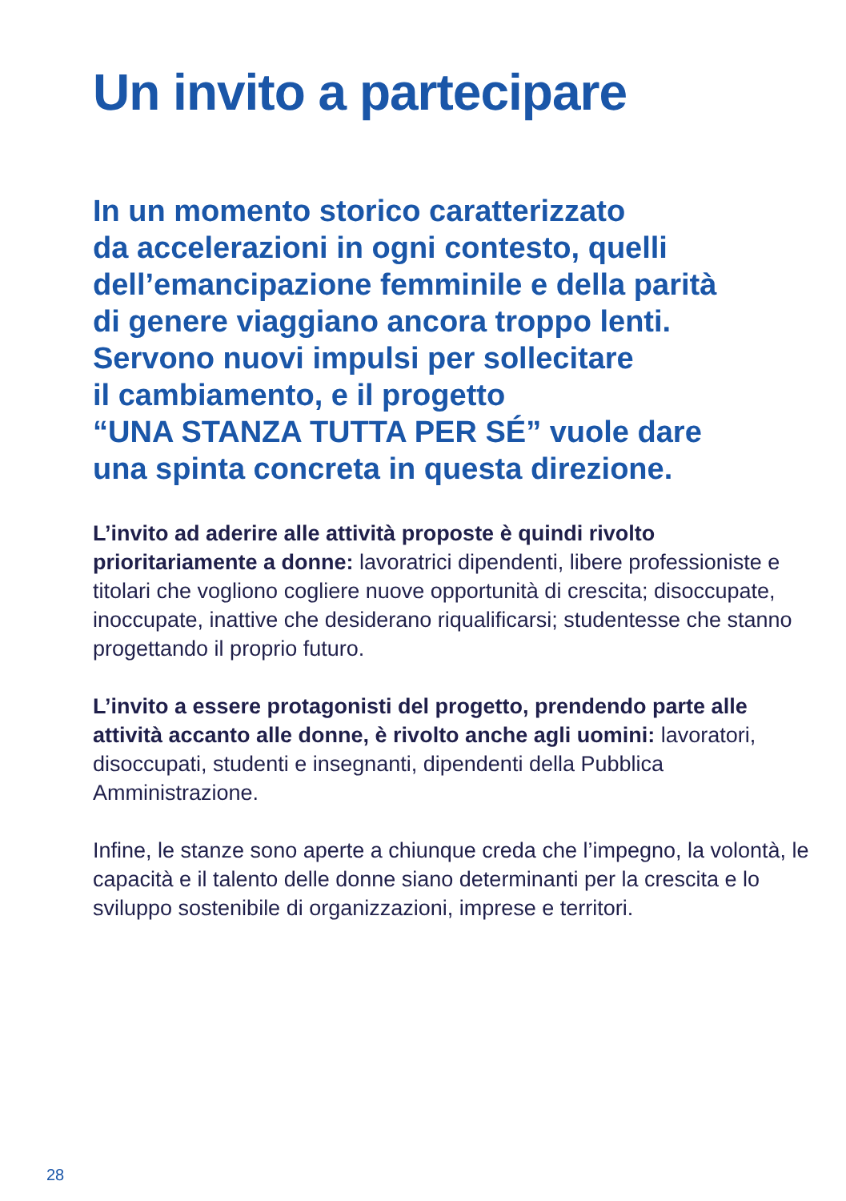Un invito a partecipare
In un momento storico caratterizzato
da accelerazioni in ogni contesto, quelli
dell’emancipazione femminile e della parità
di genere viaggiano ancora troppo lenti.
Servono nuovi impulsi per sollecitare
il cambiamento, e il progetto
“UNA STANZA TUTTA PER SÉ” vuole dare
una spinta concreta in questa direzione.
L’invito ad aderire alle attività proposte è quindi rivolto prioritariamente a donne: lavoratrici dipendenti, libere professioniste e titolari che vogliono cogliere nuove opportunità di crescita; disoccupate, inoccupate, inattive che desiderano riqualificarsi; studentesse che stanno progettando il proprio futuro.
L’invito a essere protagonisti del progetto, prendendo parte alle attività accanto alle donne, è rivolto anche agli uomini: lavoratori, disoccupati, studenti e insegnanti, dipendenti della Pubblica Amministrazione.
Infine, le stanze sono aperte a chiunque creda che l’impegno, la volontà, le capacità e il talento delle donne siano determinanti per la crescita e lo sviluppo sostenibile di organizzazioni, imprese e territori.
28